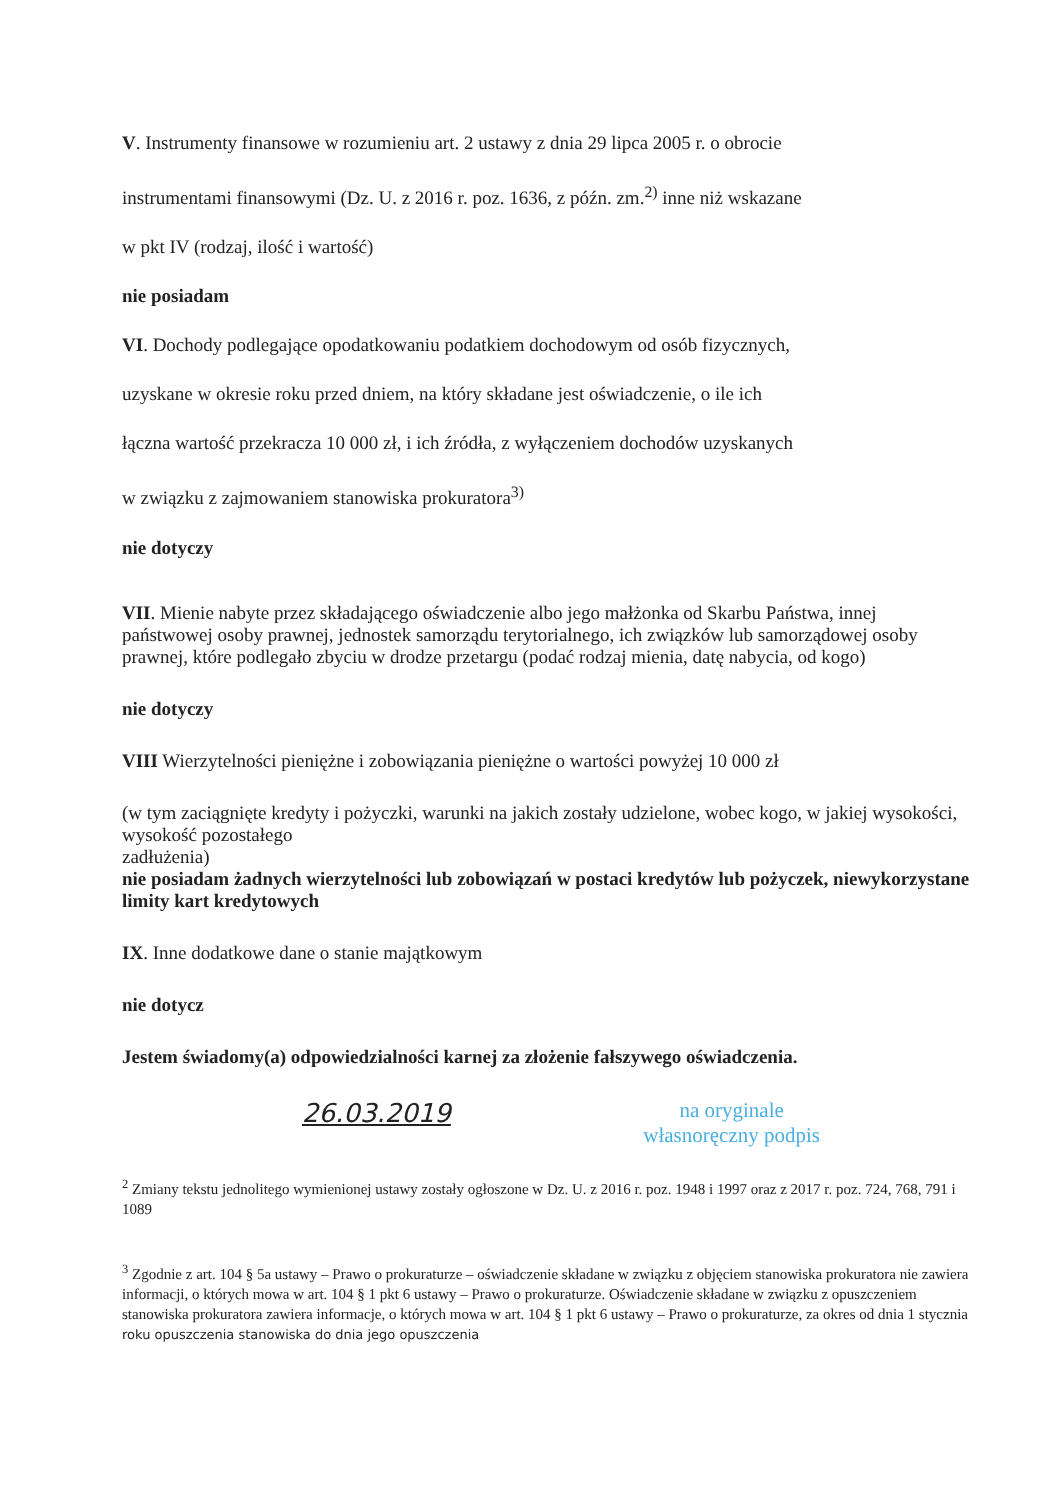V. Instrumenty finansowe w rozumieniu art. 2 ustawy z dnia 29 lipca 2005 r. o obrocie
instrumentami finansowymi (Dz. U. z 2016 r. poz. 1636, z późn. zm.<sup>2)</sup> inne niż wskazane
w pkt IV (rodzaj, ilość i wartość)
nie posiadam
VI. Dochody podlegające opodatkowaniu podatkiem dochodowym od osób fizycznych,
uzyskane w okresie roku przed dniem, na który składane jest oświadczenie, o ile ich
łączna wartość przekracza 10 000 zł, i ich źródła, z wyłączeniem dochodów uzyskanych
w związku z zajmowaniem stanowiska prokuratora<sup>3)</sup>
nie dotyczy
VII. Mienie nabyte przez składającego oświadczenie albo jego małżonka od Skarbu Państwa, innej państwowej osoby prawnej, jednostek samorządu terytorialnego, ich związków lub samorządowej osoby prawnej, które podlegało zbyciu w drodze przetargu (podać rodzaj mienia, datę nabycia, od kogo)
nie dotyczy
VIII Wierzytelności pieniężne i zobowiązania pieniężne o wartości powyżej 10 000 zł
(w tym zaciągnięte kredyty i pożyczki, warunki na jakich zostały udzielone, wobec kogo, w jakiej wysokości, wysokość pozostałego
zadłużenia)
nie posiadam żadnych wierzytelności lub zobowiązań w postaci kredytów lub pożyczek, niewykorzystane limity kart kredytowych
IX. Inne dodatkowe dane o stanie majątkowym
nie dotycz
Jestem świadomy(a) odpowiedzialności karnej za złożenie fałszywego oświadczenia.
26.03.2019
na oryginale
własnoręczny podpis
<sup>2</sup> Zmiany tekstu jednolitego wymienionej ustawy zostały ogłoszone w Dz. U. z 2016 r. poz. 1948 i 1997 oraz z 2017 r. poz. 724, 768, 791 i 1089
<sup>3</sup> Zgodnie z art. 104 § 5a ustawy – Prawo o prokuraturze – oświadczenie składane w związku z objęciem stanowiska prokuratora nie zawiera informacji, o których mowa w art. 104 § 1 pkt 6 ustawy – Prawo o prokuraturze. Oświadczenie składane w związku z opuszczeniem stanowiska prokuratora zawiera informacje, o których mowa w art. 104 § 1 pkt 6 ustawy – Prawo o prokuraturze, za okres od dnia 1 stycznia roku opuszczenia stanowiska do dnia jego opuszczenia